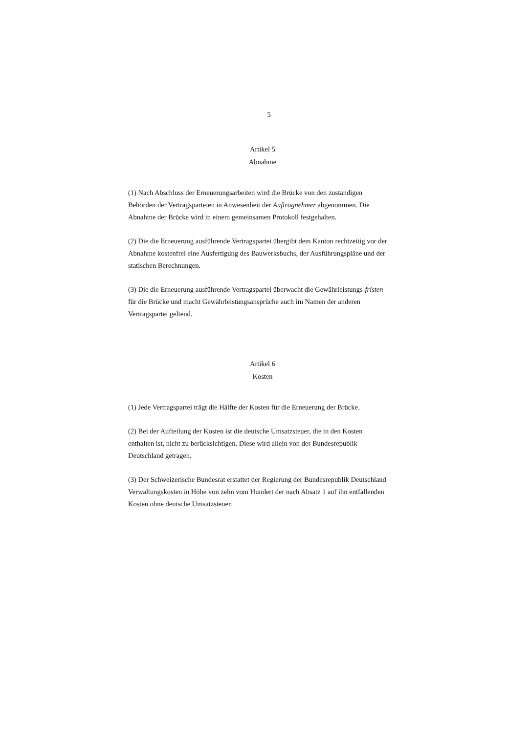5
Artikel 5
Abnahme
(1) Nach Abschluss der Erneuerungsarbeiten wird die Brücke von den zuständigen Behörden der Vertragsparteien in Anwesenheit der Auftragnehmer abgenommen. Die Abnahme der Brücke wird in einem gemeinsamen Protokoll festgehalten.
(2) Die die Erneuerung ausführende Vertragspartei übergibt dem Kanton rechtzeitig vor der Abnahme kostenfrei eine Ausfertigung des Bauwerksbuchs, der Ausführungspläne und der statischen Berechnungen.
(3) Die die Erneuerung ausführende Vertragspartei überwacht die Gewährleistungs-fristen für die Brücke und macht Gewährleistungsansprüche auch im Namen der anderen Vertragspartei geltend.
Artikel 6
Kosten
(1) Jede Vertragspartei trägt die Hälfte der Kosten für die Erneuerung der Brücke.
(2) Bei der Aufteilung der Kosten ist die deutsche Umsatzsteuer, die in den Kosten enthalten ist, nicht zu berücksichtigen. Diese wird allein von der Bundesrepublik Deutschland getragen.
(3) Der Schweizerische Bundesrat erstattet der Regierung der Bundesrepublik Deutschland Verwaltungskosten in Höhe von zehn vom Hundert der nach Absatz 1 auf ihn entfallenden Kosten ohne deutsche Umsatzsteuer.